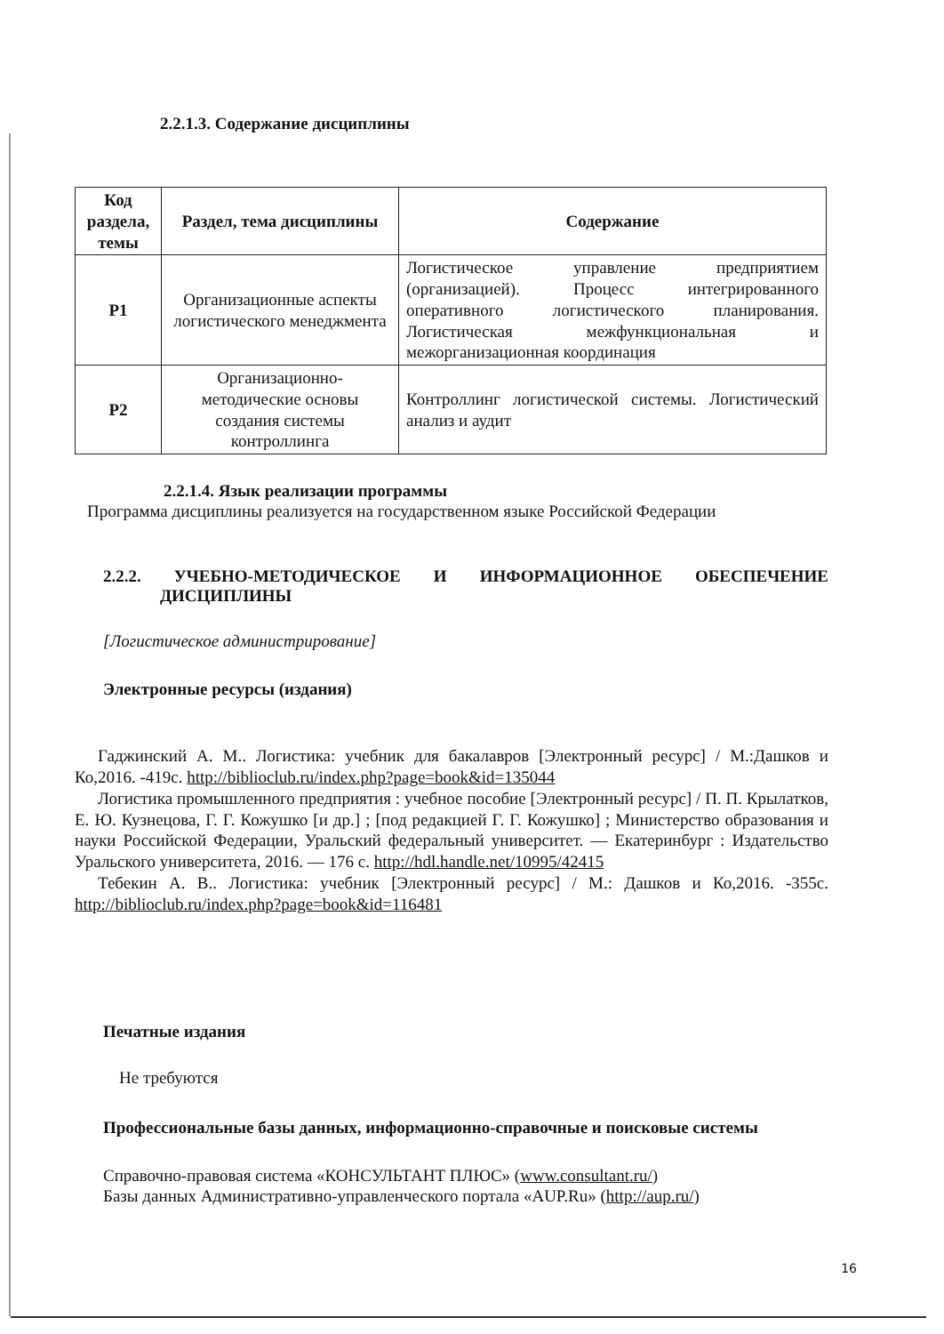2.2.1.3. Содержание дисциплины
| Код раздела, темы | Раздел, тема дисциплины | Содержание |
| --- | --- | --- |
| Р1 | Организационные аспекты логистического менеджмента | Логистическое управление предприятием (организацией). Процесс интегрированного оперативного логистического планирования. Логистическая межфункциональная и межорганизационная координация |
| Р2 | Организационно-методические основы создания системы контроллинга | Контроллинг логистической системы. Логистический анализ и аудит |
2.2.1.4. Язык реализации программы
Программа дисциплины реализуется на государственном языке Российской Федерации
2.2.2. УЧЕБНО-МЕТОДИЧЕСКОЕ И ИНФОРМАЦИОННОЕ ОБЕСПЕЧЕНИЕ ДИСЦИПЛИНЫ
[Логистическое администрирование]
Электронные ресурсы (издания)
Гаджинский А. М.. Логистика: учебник для бакалавров [Электронный ресурс] / М.:Дашков и Ко,2016. -419с. http://biblioclub.ru/index.php?page=book&id=135044
Логистика промышленного предприятия : учебное пособие [Электронный ресурс] / П. П. Крылатков, Е. Ю. Кузнецова, Г. Г. Кожушко [и др.] ; [под редакцией Г. Г. Кожушко] ; Министерство образования и науки Российской Федерации, Уральский федеральный университет. — Екатеринбург : Издательство Уральского университета, 2016. — 176 с. http://hdl.handle.net/10995/42415
Тебекин А. В.. Логистика: учебник [Электронный ресурс] / М.: Дашков и Ко,2016. -355с. http://biblioclub.ru/index.php?page=book&id=116481
Печатные издания
Не требуются
Профессиональные базы данных, информационно-справочные и поисковые системы
Справочно-правовая система «КОНСУЛЬТАНТ ПЛЮС» (www.consultant.ru/)
Базы данных Административно-управленческого портала «AUP.Ru» (http://aup.ru/)
16